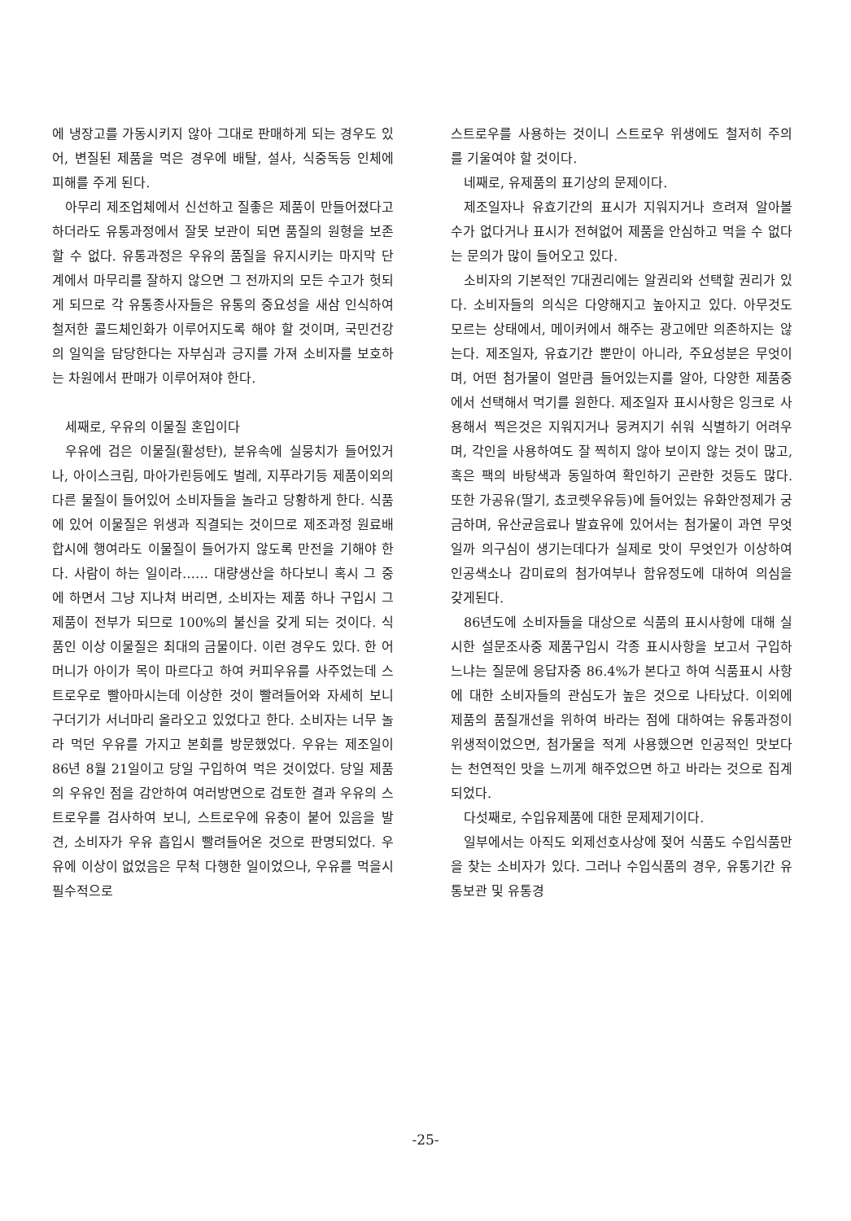에 냉장고를 가동시키지 않아 그대로 판매하게 되는 경우도 있어, 변질된 제품을 먹은 경우에 배탈, 설사, 식중독등 인체에 피해를 주게 된다.
아무리 제조업체에서 신선하고 질좋은 제품이 만들어졌다고 하더라도 유통과정에서 잘못 보관이 되면 품질의 원형을 보존할 수 없다. 유통과정은 우유의 품질을 유지시키는 마지막 단계에서 마무리를 잘하지 않으면 그 전까지의 모든 수고가 헛되게 되므로 각 유통종사자들은 유통의 중요성을 새삼 인식하여 철저한 콜드체인화가 이루어지도록 해야 할 것이며, 국민건강의 일익을 담당한다는 자부심과 긍지를 가져 소비자를 보호하는 차원에서 판매가 이루어져야 한다.
세째로, 우유의 이물질 혼입이다
우유에 검은 이물질(활성탄), 분유속에 실뭉치가 들어있거나, 아이스크림, 마아가린등에도 벌레, 지푸라기등 제품이외의 다른 물질이 들어있어 소비자들을 놀라고 당황하게 한다. 식품에 있어 이물질은 위생과 직결되는 것이므로 제조과정 원료배합시에 행여라도 이물질이 들어가지 않도록 만전을 기해야 한다. 사람이 하는 일이라…… 대량생산을 하다보니 혹시 그 중에 하면서 그냥 지나쳐 버리면, 소비자는 제품 하나 구입시 그제품이 전부가 되므로 100%의 불신을 갖게 되는 것이다. 식품인 이상 이물질은 최대의 금물이다. 이런 경우도 있다. 한 어머니가 아이가 목이 마르다고 하여 커피우유를 사주었는데 스트로우로 빨아마시는데 이상한 것이 빨려들어와 자세히 보니 구더기가 서너마리 올라오고 있었다고 한다. 소비자는 너무 놀라 먹던 우유를 가지고 본회를 방문했었다. 우유는 제조일이 86년 8월 21일이고 당일 구입하여 먹은 것이었다. 당일 제품의 우유인 점을 감안하여 여러방면으로 검토한 결과 우유의 스트로우를 검사하여 보니, 스트로우에 유충이 붙어 있음을 발견, 소비자가 우유 흡입시 빨려들어온 것으로 판명되었다. 우유에 이상이 없었음은 무척 다행한 일이었으나, 우유를 먹을시 필수적으로
스트로우를 사용하는 것이니 스트로우 위생에도 철저히 주의를 기울여야 할 것이다.
네째로, 유제품의 표기상의 문제이다.
제조일자나 유효기간의 표시가 지워지거나 흐려져 알아볼 수가 없다거나 표시가 전혀없어 제품을 안심하고 먹을 수 없다는 문의가 많이 들어오고 있다.
소비자의 기본적인 7대권리에는 알권리와 선택할 권리가 있다. 소비자들의 의식은 다양해지고 높아지고 있다. 아무것도 모르는 상태에서, 메이커에서 해주는 광고에만 의존하지는 않는다. 제조일자, 유효기간 뿐만이 아니라, 주요성분은 무엇이며, 어떤 첨가물이 얼만큼 들어있는지를 알아, 다양한 제품중에서 선택해서 먹기를 원한다. 제조일자 표시사항은 잉크로 사용해서 찍은것은 지워지거나 뭉켜지기 쉬워 식별하기 어려우며, 각인을 사용하여도 잘 찍히지 않아 보이지 않는 것이 많고, 혹은 팩의 바탕색과 동일하여 확인하기 곤란한 것등도 많다. 또한 가공유(딸기, 쵸코렛우유등)에 들어있는 유화안정제가 궁금하며, 유산균음료나 발효유에 있어서는 첨가물이 과연 무엇일까 의구심이 생기는데다가 실제로 맛이 무엇인가 이상하여 인공색소나 감미료의 첨가여부나 함유정도에 대하여 의심을 갖게된다.
86년도에 소비자들을 대상으로 식품의 표시사항에 대해 실시한 설문조사중 제품구입시 각종 표시사항을 보고서 구입하느냐는 질문에 응답자중 86.4%가 본다고 하여 식품표시 사항에 대한 소비자들의 관심도가 높은 것으로 나타났다. 이외에 제품의 품질개선을 위하여 바라는 점에 대하여는 유통과정이 위생적이었으면, 첨가물을 적게 사용했으면 인공적인 맛보다는 천연적인 맛을 느끼게 해주었으면 하고 바라는 것으로 집계되었다.
다섯째로, 수입유제품에 대한 문제제기이다.
일부에서는 아직도 외제선호사상에 젖어 식품도 수입식품만을 찾는 소비자가 있다. 그러나 수입식품의 경우, 유통기간 유통보관 및 유통경
-25-